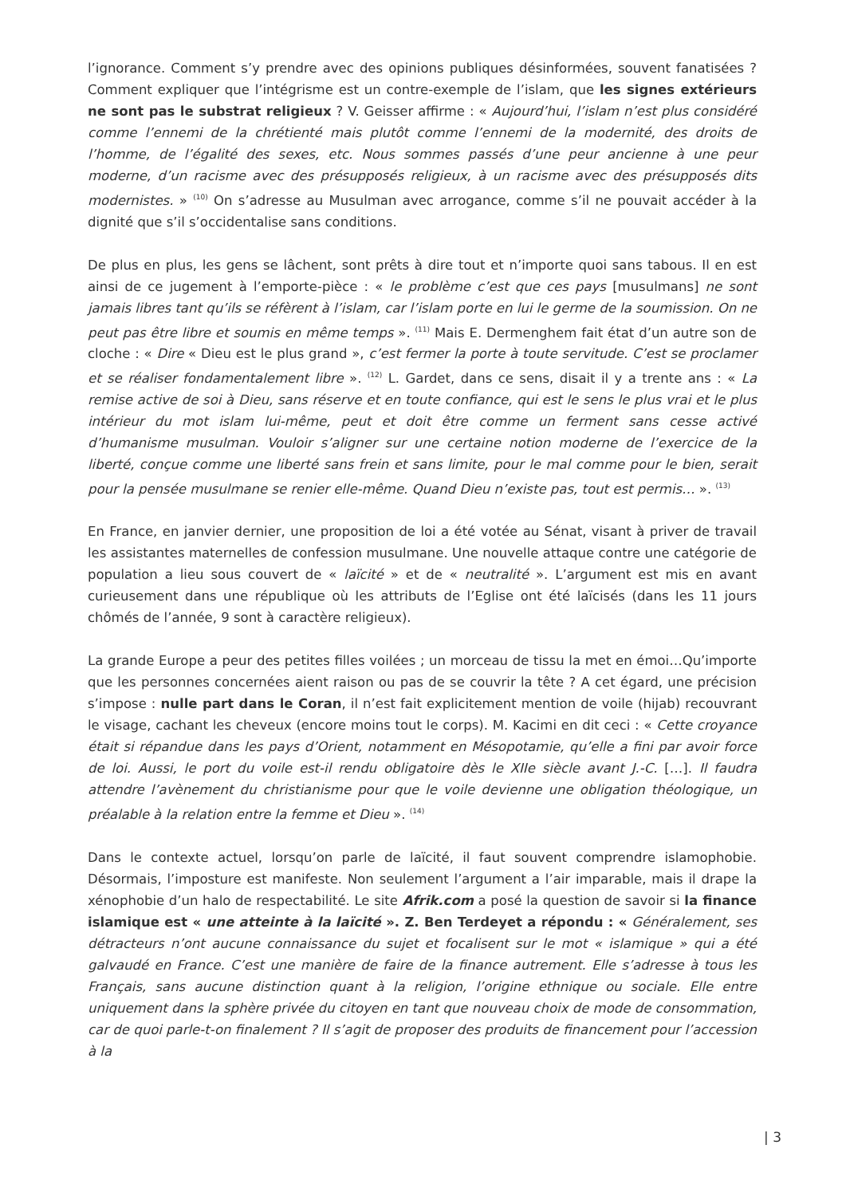l’ignorance. Comment s’y prendre avec des opinions publiques désinformées, souvent fanatisées ? Comment expliquer que l’intégrisme est un contre-exemple de l’islam, que les signes extérieurs ne sont pas le substrat religieux ? V. Geisser affirme : « Aujourd’hui, l’islam n’est plus considéré comme l’ennemi de la chrétienté mais plutôt comme l’ennemi de la modernité, des droits de l’homme, de l’égalité des sexes, etc. Nous sommes passés d’une peur ancienne à une peur moderne, d’un racisme avec des présupposés religieux, à un racisme avec des présupposés dits modernistes. » <sup>(10)</sup> On s’adresse au Musulman avec arrogance, comme s’il ne pouvait accéder à la dignité que s’il s’occidentalise sans conditions.
De plus en plus, les gens se lâchent, sont prêts à dire tout et n’importe quoi sans tabous. Il en est ainsi de ce jugement à l’emporte-pièce : « le problème c’est que ces pays [musulmans] ne sont jamais libres tant qu’ils se réfèrent à l’islam, car l’islam porte en lui le germe de la soumission. On ne peut pas être libre et soumis en même temps ». <sup>(11)</sup> Mais E. Dermenghem fait état d’un autre son de cloche : « Dire « Dieu est le plus grand », c’est fermer la porte à toute servitude. C’est se proclamer et se réaliser fondamentalement libre ». <sup>(12)</sup> L. Gardet, dans ce sens, disait il y a trente ans : « La remise active de soi à Dieu, sans réserve et en toute confiance, qui est le sens le plus vrai et le plus intérieur du mot islam lui-même, peut et doit être comme un ferment sans cesse activé d’humanisme musulman. Vouloir s’aligner sur une certaine notion moderne de l’exercice de la liberté, conçue comme une liberté sans frein et sans limite, pour le mal comme pour le bien, serait pour la pensée musulmane se renier elle-même. Quand Dieu n’existe pas, tout est permis… ». <sup>(13)</sup>
En France, en janvier dernier, une proposition de loi a été votée au Sénat, visant à priver de travail les assistantes maternelles de confession musulmane. Une nouvelle attaque contre une catégorie de population a lieu sous couvert de « laïcité » et de « neutralité ». L’argument est mis en avant curieusement dans une république où les attributs de l’Eglise ont été laïcisés (dans les 11 jours chômés de l’année, 9 sont à caractère religieux).
La grande Europe a peur des petites filles voilées ; un morceau de tissu la met en émoi…Qu’importe que les personnes concernées aient raison ou pas de se couvrir la tête ? A cet égard, une précision s’impose : nulle part dans le Coran, il n’est fait explicitement mention de voile (hijab) recouvrant le visage, cachant les cheveux (encore moins tout le corps). M. Kacimi en dit ceci : « Cette croyance était si répandue dans les pays d’Orient, notamment en Mésopotamie, qu’elle a fini par avoir force de loi. Aussi, le port du voile est-il rendu obligatoire dès le XIIe siècle avant J.-C. […]. Il faudra attendre l’avènement du christianisme pour que le voile devienne une obligation théologique, un préalable à la relation entre la femme et Dieu ». <sup>(14)</sup>
Dans le contexte actuel, lorsqu’on parle de laïcité, il faut souvent comprendre islamophobie. Désormais, l’imposture est manifeste. Non seulement l’argument a l’air imparable, mais il drape la xénophobie d’un halo de respectabilité. Le site Afrik.com a posé la question de savoir si la finance islamique est « une atteinte à la laïcité ». Z. Ben Terdeyet a répondu : « Généralement, ses détracteurs n’ont aucune connaissance du sujet et focalisent sur le mot « islamique » qui a été galvaudé en France. C’est une manière de faire de la finance autrement. Elle s’adresse à tous les Français, sans aucune distinction quant à la religion, l’origine ethnique ou sociale. Elle entre uniquement dans la sphère privée du citoyen en tant que nouveau choix de mode de consommation, car de quoi parle-t-on finalement ? Il s’agit de proposer des produits de financement pour l’accession à la
| 3